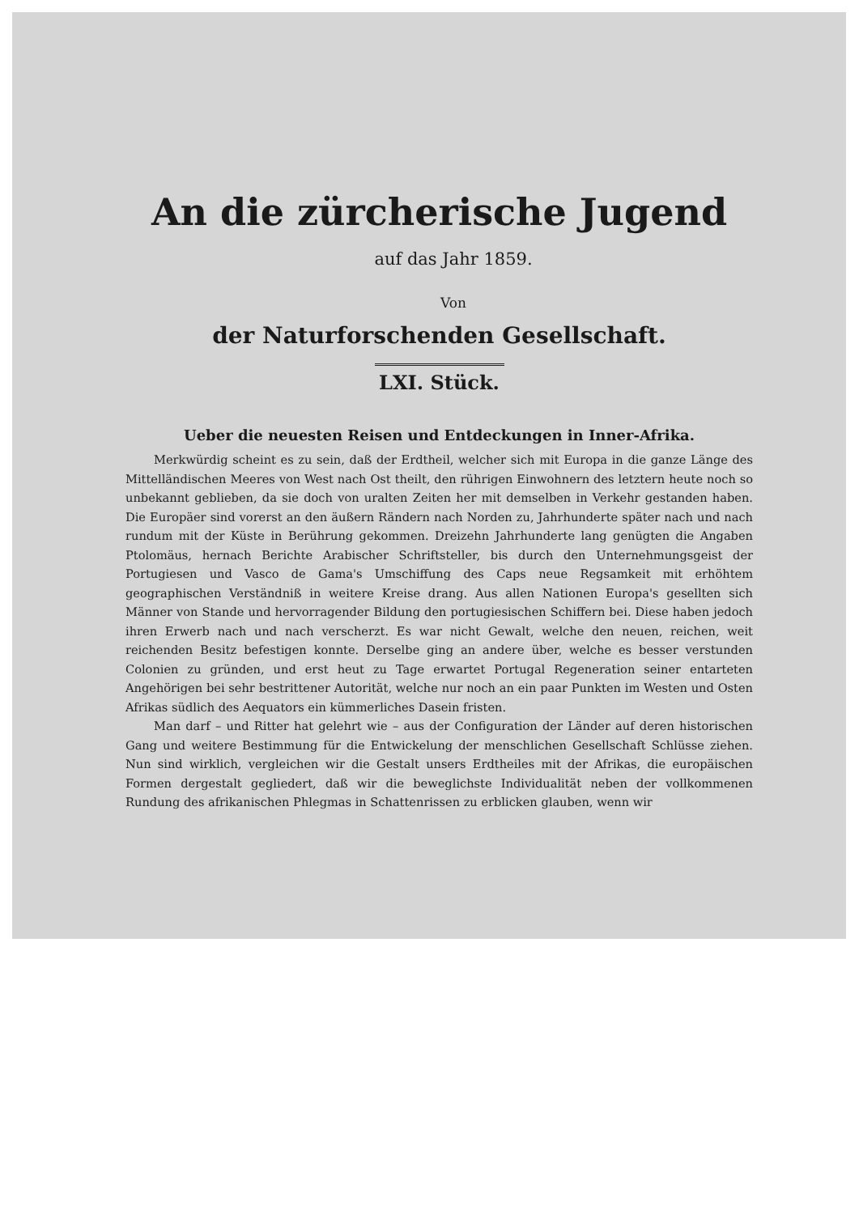An die zürcherische Jugend
auf das Jahr 1859.
Von
der Naturforschenden Gesellschaft.
LXI. Stück.
Ueber die neuesten Reisen und Entdeckungen in Inner-Afrika.
Merkwürdig scheint es zu sein, daß der Erdtheil, welcher sich mit Europa in die ganze Länge des Mittelländischen Meeres von West nach Ost theilt, den rührigen Einwohnern des letztern heute noch so unbekannt geblieben, da sie doch von uralten Zeiten her mit demselben in Verkehr gestanden haben. Die Europäer sind vorerst an den äußern Rändern nach Norden zu, Jahrhunderte später nach und nach rundum mit der Küste in Berührung gekommen. Dreizehn Jahrhunderte lang genügten die Angaben Ptolomäus, hernach Berichte Arabischer Schriftsteller, bis durch den Unternehmungsgeist der Portugiesen und Vasco de Gama's Umschiffung des Caps neue Regsamkeit mit erhöhtem geographischen Verständniß in weitere Kreise drang. Aus allen Nationen Europa's gesellten sich Männer von Stande und hervorragender Bildung den portugiesischen Schiffern bei. Diese haben jedoch ihren Erwerb nach und nach verscherzt. Es war nicht Gewalt, welche den neuen, reichen, weit reichenden Besitz befestigen konnte. Derselbe ging an andere über, welche es besser verstunden Colonien zu gründen, und erst heut zu Tage erwartet Portugal Regeneration seiner entarteten Angehörigen bei sehr bestrittener Autorität, welche nur noch an ein paar Punkten im Westen und Osten Afrikas südlich des Aequators ein kümmerliches Dasein fristen.
Man darf – und Ritter hat gelehrt wie – aus der Configuration der Länder auf deren historischen Gang und weitere Bestimmung für die Entwickelung der menschlichen Gesellschaft Schlüsse ziehen. Nun sind wirklich, vergleichen wir die Gestalt unsers Erdtheiles mit der Afrikas, die europäischen Formen dergestalt gegliedert, daß wir die beweglichste Individualität neben der vollkommenen Rundung des afrikanischen Phlegmas in Schattenrissen zu erblicken glauben, wenn wir